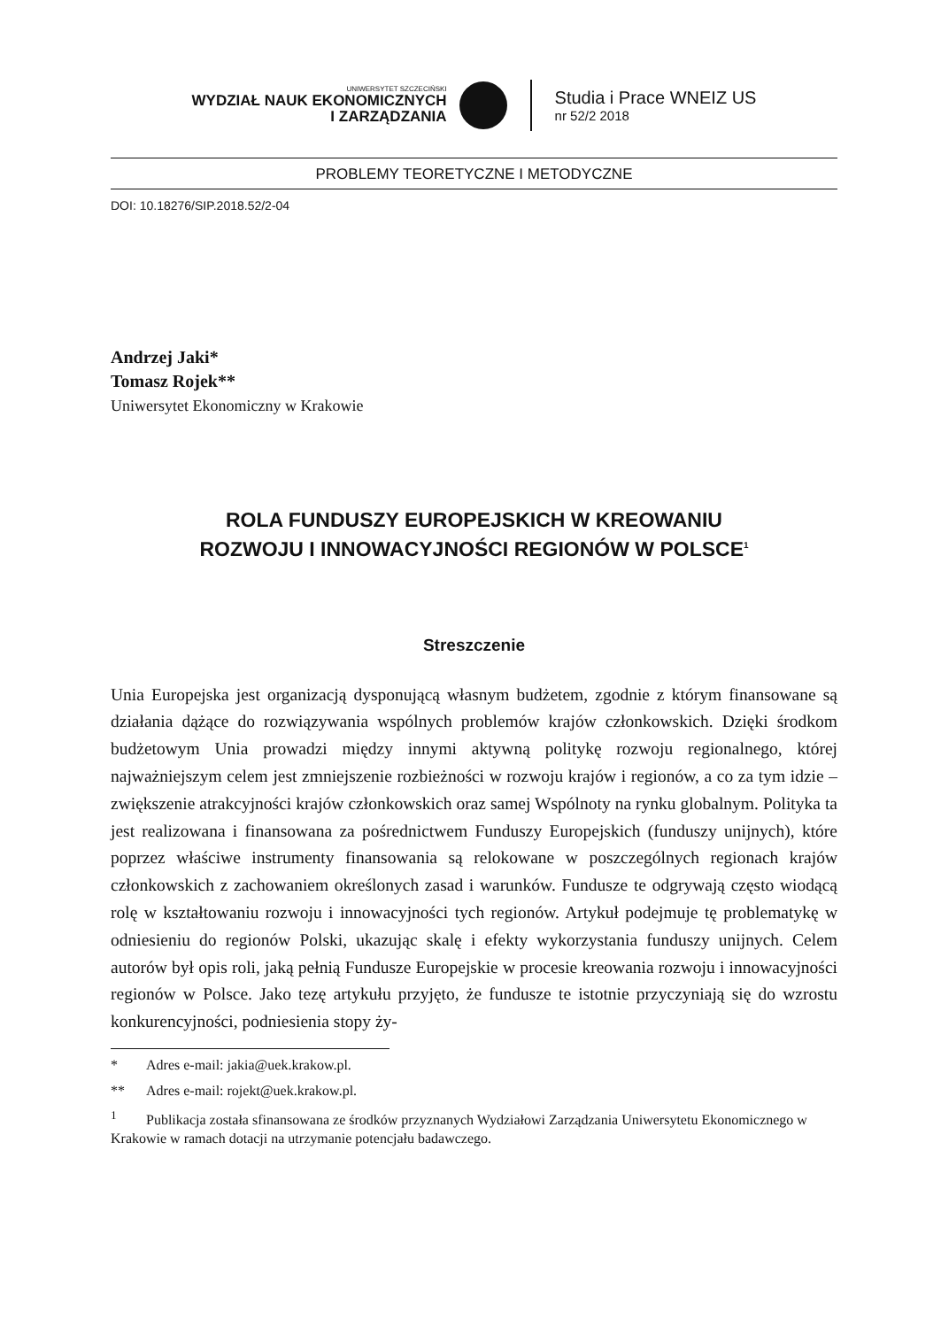UNIWERSYTET SZCZECIŃSKI
WYDZIAŁ NAUK EKONOMICZNYCH
I ZARZĄDZANIA
Studia i Prace WNEIZ US
nr 52/2 2018
PROBLEMY TEORETYCZNE I METODYCZNE
DOI: 10.18276/SIP.2018.52/2-04
Andrzej Jaki*
Tomasz Rojek**
Uniwersytet Ekonomiczny w Krakowie
ROLA FUNDUSZY EUROPEJSKICH W KREOWANIU
ROZWOJU I INNOWACYJNOŚCI REGIONÓW W POLSCE<sup>1</sup>
Streszczenie
Unia Europejska jest organizacją dysponującą własnym budżetem, zgodnie z którym finansowane są działania dążące do rozwiązywania wspólnych problemów krajów członkowskich. Dzięki środkom budżetowym Unia prowadzi między innymi aktywną politykę rozwoju regionalnego, której najważniejszym celem jest zmniejszenie rozbieżności w rozwoju krajów i regionów, a co za tym idzie – zwiększenie atrakcyjności krajów członkowskich oraz samej Wspólnoty na rynku globalnym. Polityka ta jest realizowana i finansowana za pośrednictwem Funduszy Europejskich (funduszy unijnych), które poprzez właściwe instrumenty finansowania są relokowane w poszczególnych regionach krajów członkowskich z zachowaniem określonych zasad i warunków. Fundusze te odgrywają często wiodącą rolę w kształtowaniu rozwoju i innowacyjności tych regionów. Artykuł podejmuje tę problematykę w odniesieniu do regionów Polski, ukazując skalę i efekty wykorzystania funduszy unijnych. Celem autorów był opis roli, jaką pełnią Fundusze Europejskie w procesie kreowania rozwoju i innowacyjności regionów w Polsce. Jako tezę artykułu przyjęto, że fundusze te istotnie przyczyniają się do wzrostu konkurencyjności, podniesienia stopy ży-
* Adres e-mail: jakia@uek.krakow.pl.
** Adres e-mail: rojekt@uek.krakow.pl.
<sup>1</sup> Publikacja została sfinansowana ze środków przyznanych Wydziałowi Zarządzania Uniwersytetu Ekonomicznego w Krakowie w ramach dotacji na utrzymanie potencjału badawczego.